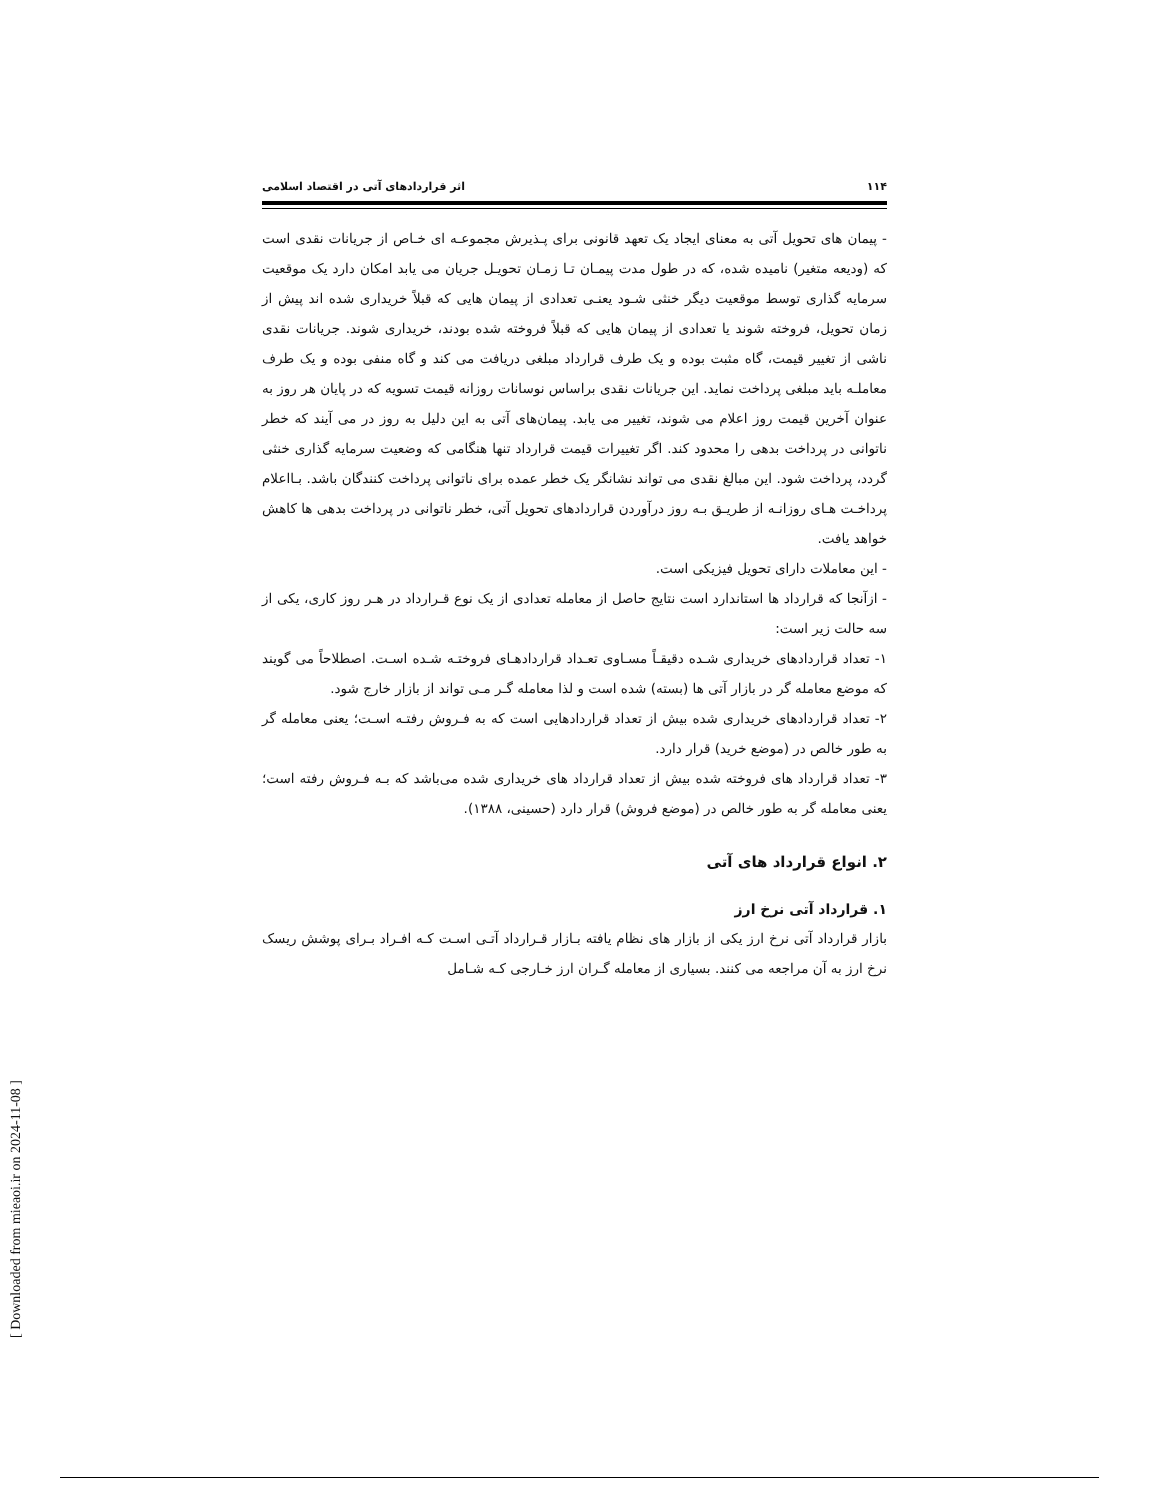۱۱۴ اثر قراردادهای آتی در اقتصاد اسلامی
- پیمان های تحویل آتی به معنای ایجاد یک تعهد قانونی برای پـذیرش مجموعـه ای خـاص از جریانات نقدی است که (ودیعه متغیر) نامیده شده، که در طول مدت پیمـان تـا زمـان تحویـل جریان می یابد امکان دارد یک موقعیت سرمایه گذاری توسط موقعیت دیگر خنثی شـود یعنـی تعدادی از پیمان هایی که قبلاً خریداری شده اند پیش از زمان تحویل، فروخته شوند یا تعدادی از پیمان هایی که قبلاً فروخته شده بودند، خریداری شوند. جریانات نقدی ناشی از تغییر قیمت، گاه مثبت بوده و یک طرف قرارداد مبلغی دریافت می کند و گاه منفی بوده و یک طرف معاملـه باید مبلغی پرداخت نماید. این جریانات نقدی براساس نوسانات روزانه قیمت تسویه که در پایان هر روز به عنوان آخرین قیمت روز اعلام می شوند، تغییر می یابد. پیمان‌های آتی به این دلیل به روز در می آیند که خطر ناتوانی در پرداخت بدهی را محدود کند. اگر تغییرات قیمت قرارداد تنها هنگامی که وضعیت سرمایه گذاری خنثی گردد، پرداخت شود. این مبالغ نقدی می تواند نشانگر یک خطر عمده برای ناتوانی پرداخت کنندگان باشد. بـااعلام پرداخـت هـای روزانـه از طریـق بـه روز درآوردن قراردادهای تحویل آتی، خطر ناتوانی در پرداخت بدهی ها کاهش خواهد یافت.
- این معاملات دارای تحویل فیزیکی است.
- ازآنجا که قرارداد ها استاندارد است نتایج حاصل از معامله تعدادی از یک نوع قـرارداد در هـر روز کاری، یکی از سه حالت زیر است:
۱- تعداد قراردادهای خریداری شـده دقیقـاً مسـاوی تعـداد قراردادهـای فروختـه شـده اسـت. اصطلاحاً می گویند که موضع معامله گر در بازار آتی ها (بسته) شده است و لذا معامله گـر مـی تواند از بازار خارج شود.
۲- تعداد قراردادهای خریداری شده بیش از تعداد قراردادهایی است که به فـروش رفتـه اسـت؛ یعنی معامله گر به طور خالص در (موضع خرید) قرار دارد.
۳- تعداد قرارداد های فروخته شده بیش از تعداد قرارداد های خریداری شده می‌باشد که بـه فـروش رفته است؛ یعنی معامله گر به طور خالص در (موضع فروش) قرار دارد (حسینی، ۱۳۸۸).
۲. انواع قرارداد های آتی
۱. قرارداد آتی نرخ ارز
بازار قرارداد آتی نرخ ارز یکی از بازار های نظام یافته بـازار قـرارداد آتـی اسـت کـه افـراد بـرای پوشش ریسک نرخ ارز به آن مراجعه می کنند. بسیاری از معامله گـران ارز خـارجی کـه شـامل
[ Downloaded from mieaoi.ir on 2024-11-08 ]